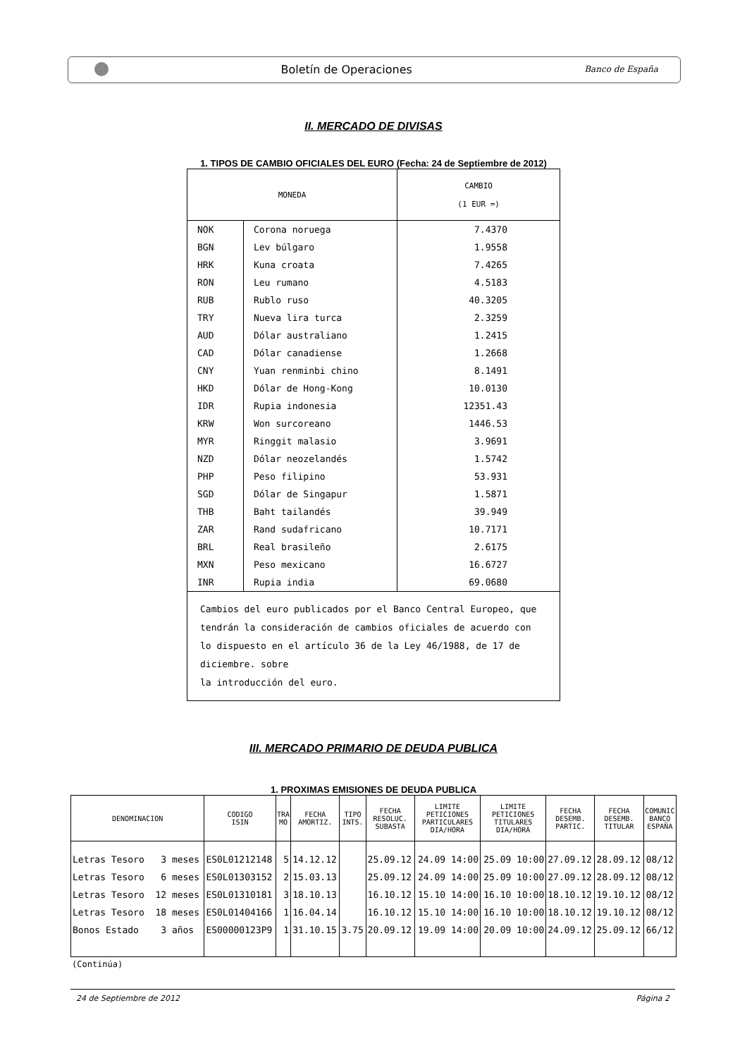Boletín de Operaciones
Banco de España
II. MERCADO DE DIVISAS
1. TIPOS DE CAMBIO OFICIALES DEL EURO (Fecha: 24 de Septiembre de 2012)
| MONEDA | | CAMBIO (1 EUR =) |
| --- | --- | --- |
| NOK | Corona noruega | 7.4370 |
| BGN | Lev búlgaro | 1.9558 |
| HRK | Kuna croata | 7.4265 |
| RON | Leu rumano | 4.5183 |
| RUB | Rublo ruso | 40.3205 |
| TRY | Nueva lira turca | 2.3259 |
| AUD | Dólar australiano | 1.2415 |
| CAD | Dólar canadiense | 1.2668 |
| CNY | Yuan renminbi chino | 8.1491 |
| HKD | Dólar de Hong-Kong | 10.0130 |
| IDR | Rupia indonesia | 12351.43 |
| KRW | Won surcoreano | 1446.53 |
| MYR | Ringgit malasio | 3.9691 |
| NZD | Dólar neozelandés | 1.5742 |
| PHP | Peso filipino | 53.931 |
| SGD | Dólar de Singapur | 1.5871 |
| THB | Baht tailandés | 39.949 |
| ZAR | Rand sudafricano | 10.7171 |
| BRL | Real brasileño | 2.6175 |
| MXN | Peso mexicano | 16.6727 |
| INR | Rupia india | 69.0680 |
| Cambios del euro publicados por el Banco Central Europeo, que tendrán la consideración de cambios oficiales de acuerdo con lo dispuesto en el artículo 36 de la Ley 46/1988, de 17 de diciembre. sobre la introducción del euro. | | |
III. MERCADO PRIMARIO DE DEUDA PUBLICA
1. PROXIMAS EMISIONES DE DEUDA PUBLICA
| DENOMINACION | CODIGO ISIN | TRA MO | FECHA AMORTIZ. | TIPO INTS. | FECHA RESOLUC. SUBASTA | LIMITE PETICIONES PARTICULARES DIA/HORA | LIMITE PETICIONES TITULARES DIA/HORA | FECHA DESEMB. PARTIC. | FECHA DESEMB. TITULAR | COMUNIC BANCO ESPAÑA |
| --- | --- | --- | --- | --- | --- | --- | --- | --- | --- | --- |
| Letras Tesoro 3 meses | ES0L01212148 | 5 | 14.12.12 | | 25.09.12 | 24.09 14:00 | 25.09 10:00 | 27.09.12 | 28.09.12 | 08/12 |
| Letras Tesoro 6 meses | ES0L01303152 | 2 | 15.03.13 | | 25.09.12 | 24.09 14:00 | 25.09 10:00 | 27.09.12 | 28.09.12 | 08/12 |
| Letras Tesoro 12 meses | ES0L01310181 | 3 | 18.10.13 | | 16.10.12 | 15.10 14:00 | 16.10 10:00 | 18.10.12 | 19.10.12 | 08/12 |
| Letras Tesoro 18 meses | ES0L01404166 | 1 | 16.04.14 | | 16.10.12 | 15.10 14:00 | 16.10 10:00 | 18.10.12 | 19.10.12 | 08/12 |
| Bonos Estado 3 años | ES00000123P9 | 1 | 31.10.15 | 3.75 | 20.09.12 | 19.09 14:00 | 20.09 10:00 | 24.09.12 | 25.09.12 | 66/12 |
(Continúa)
24 de Septiembre de 2012 Página 2